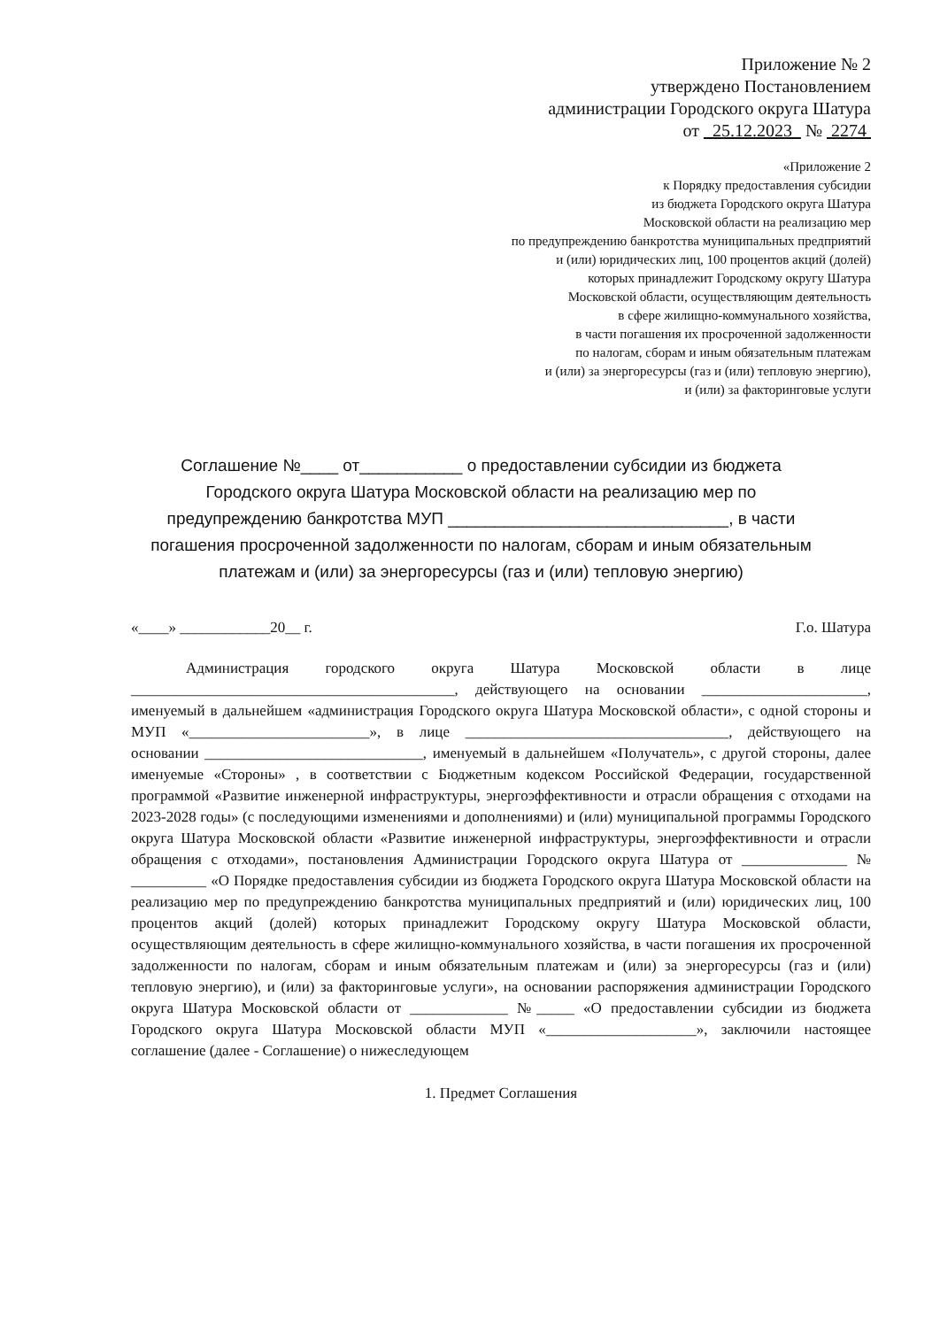Приложение № 2
утверждено Постановлением
администрации Городского округа Шатура
от 25.12.2023 № 2274
«Приложение 2
к Порядку предоставления субсидии
из бюджета Городского округа Шатура
Московской области на реализацию мер
по предупреждению банкротства муниципальных предприятий
и (или) юридических лиц, 100 процентов акций (долей)
которых принадлежит Городскому округу Шатура
Московской области, осуществляющим деятельность
в сфере жилищно-коммунального хозяйства,
в части погашения их просроченной задолженности
по налогам, сборам и иным обязательным платежам
и (или) за энергоресурсы (газ и (или) тепловую энергию),
и (или) за факторинговые услуги
Соглашение №____ от___________ о предоставлении субсидии из бюджета Городского округа Шатура Московской области на реализацию мер по предупреждению банкротства МУП ______________________________, в части погашения просроченной задолженности по налогам, сборам и иным обязательным платежам и (или) за энергоресурсы (газ и (или) тепловую энергию)
«____» ____________20__ г. Г.о. Шатура
Администрация городского округа Шатура Московской области в лице ___________________________________________, действующего на основании ______________________, именуемый в дальнейшем «администрация Городского округа Шатура Московской области», с одной стороны и МУП «________________________», в лице ___________________________________, действующего на основании _____________________________, именуемый в дальнейшем «Получатель», с другой стороны, далее именуемые «Стороны» , в соответствии с Бюджетным кодексом Российской Федерации, государственной программой «Развитие инженерной инфраструктуры, энергоэффективности и отрасли обращения с отходами на 2023-2028 годы» (с последующими изменениями и дополнениями) и (или) муниципальной программы Городского округа Шатура Московской области «Развитие инженерной инфраструктуры, энергоэффективности и отрасли обращения с отходами», постановления Администрации Городского округа Шатура от ______________ № __________ «О Порядке предоставления субсидии из бюджета Городского округа Шатура Московской области на реализацию мер по предупреждению банкротства муниципальных предприятий и (или) юридических лиц, 100 процентов акций (долей) которых принадлежит Городскому округу Шатура Московской области, осуществляющим деятельность в сфере жилищно-коммунального хозяйства, в части погашения их просроченной задолженности по налогам, сборам и иным обязательным платежам и (или) за энергоресурсы (газ и (или) тепловую энергию), и (или) за факторинговые услуги», на основании распоряжения администрации Городского округа Шатура Московской области от _____________ №_____ «О предоставлении субсидии из бюджета Городского округа Шатура Московской области МУП «____________________», заключили настоящее соглашение (далее - Соглашение) о нижеследующем
1. Предмет Соглашения